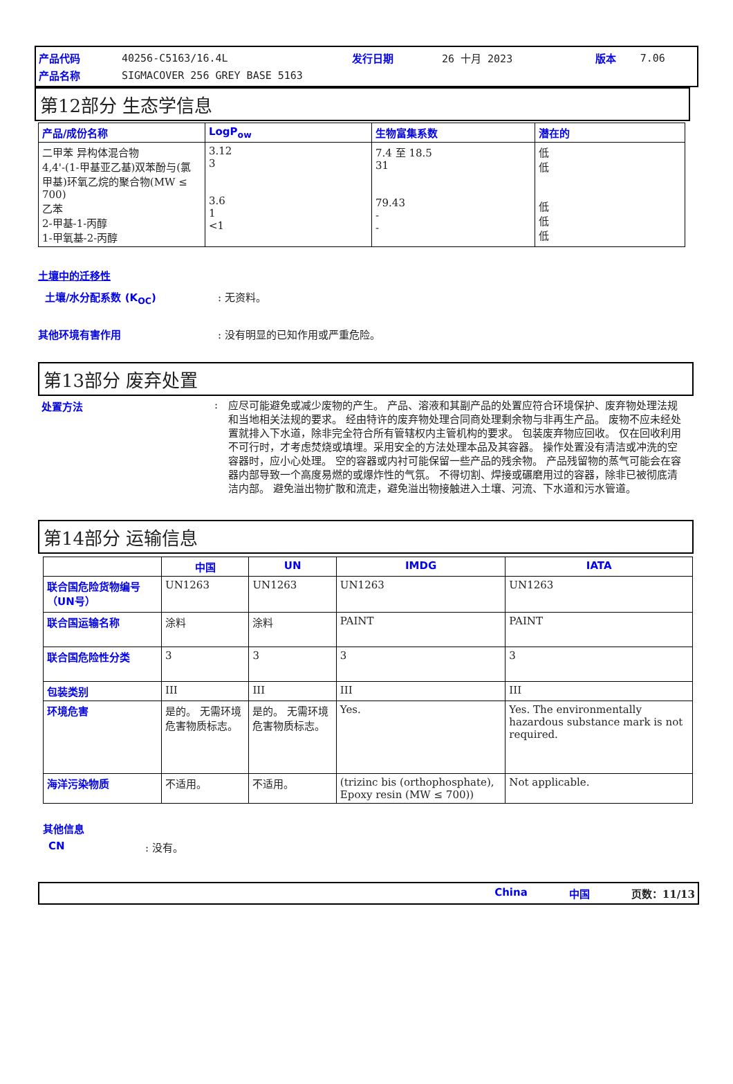| 产品代码 | 40256-C5163/16.4L | 发行日期 | 26 十月 2023 | 版本 | 7.06 |
| 产品名称 | SIGMACOVER 256 GREY BASE 5163 | | | | |
第12部分 生态学信息
| 产品/成份名称 | LogP<sub>ow</sub> | 生物富集系数 | 潜在的 |
| --- | --- | --- | --- |
| 二甲苯 异构体混合物 4,4'-(1-甲基亚乙基)双苯酚与(氯甲基)环氧乙烷的聚合物(MW ≤ 700) 乙苯 2-甲基-1-丙醇 1-甲氧基-2-丙醇 | 3.12 3 3.6 1 <1 | 7.4 至 18.5 31 79.43 - - | 低 低 低 低 低 |
土壤中的迁移性
土壤/水分配系数 (K<sub>OC</sub>): 无资料。
其他环境有害作用: 没有明显的已知作用或严重危险。
第13部分 废弃处置
处置方法: 应尽可能避免或减少废物的产生。 产品、溶液和其副产品的处置应符合环境保护、废弃物处理法规和当地相关法规的要求。 经由特许的废弃物处理合同商处理剩余物与非再生产品。 废物不应未经处置就排入下水道，除非完全符合所有管辖权内主管机构的要求。 包装废弃物应回收。 仅在回收利用不可行时，才考虑焚烧或填埋。采用安全的方法处理本品及其容器。 操作处置没有清洁或冲洗的空容器时，应小心处理。 空的容器或内衬可能保留一些产品的残余物。 产品残留物的蒸气可能会在容器内部导致一个高度易燃的或爆炸性的气氛。 不得切割、焊接或碾磨用过的容器，除非已被彻底清洁内部。 避免溢出物扩散和流走，避免溢出物接触进入土壤、河流、下水道和污水管道。
第14部分 运输信息
| | 中国 | UN | IMDG | IATA |
| --- | --- | --- | --- | --- |
| 联合国危险货物编号（UN号） | UN1263 | UN1263 | UN1263 | UN1263 |
| 联合国运输名称 | 涂料 | 涂料 | PAINT | PAINT |
| 联合国危险性分类 | 3 | 3 | 3 | 3 |
| 包装类别 | III | III | III | III |
| 环境危害 | 是的。 无需环境危害物质标志。 | 是的。 无需环境危害物质标志。 | Yes. | Yes. The environmentally hazardous substance mark is not required. |
| 海洋污染物质 | 不适用。 | 不适用。 | (trizinc bis (orthophosphate), Epoxy resin (MW ≤ 700)) | Not applicable. |
其他信息
CN: 没有。
China 中国 页数：11/13